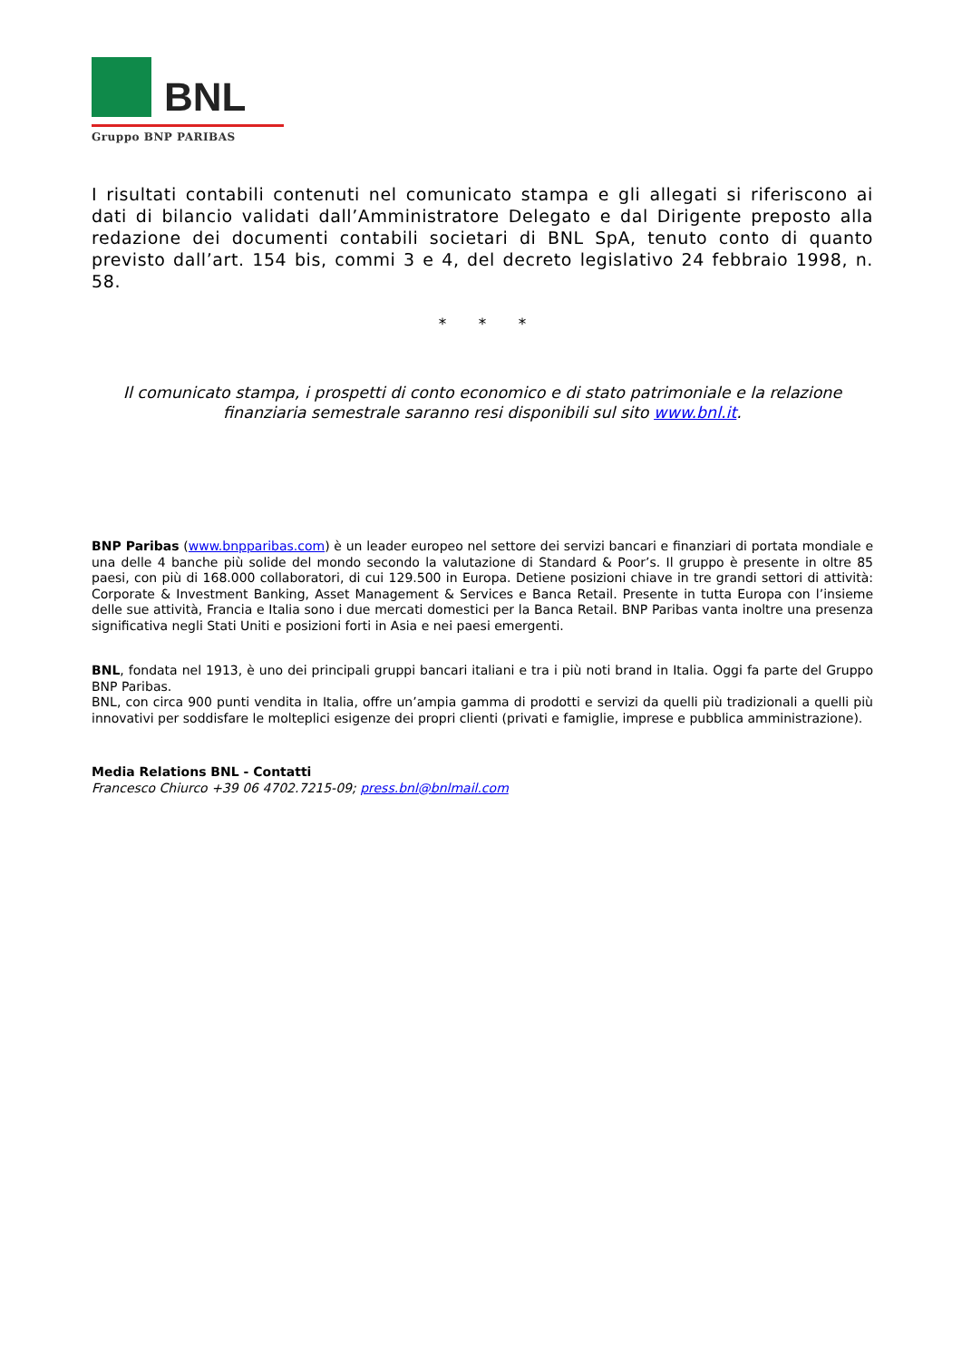BNL
Gruppo BNP PARIBAS
I risultati contabili contenuti nel comunicato stampa e gli allegati si riferiscono ai dati di bilancio validati dall’Amministratore Delegato e dal Dirigente preposto alla redazione dei documenti contabili societari di BNL SpA, tenuto conto di quanto previsto dall’art. 154 bis, commi 3 e 4, del decreto legislativo 24 febbraio 1998, n. 58.
* * *
Il comunicato stampa, i prospetti di conto economico e di stato patrimoniale e la relazione finanziaria semestrale saranno resi disponibili sul sito www.bnl.it.
BNP Paribas (www.bnpparibas.com) è un leader europeo nel settore dei servizi bancari e finanziari di portata mondiale e una delle 4 banche più solide del mondo secondo la valutazione di Standard & Poor’s. Il gruppo è presente in oltre 85 paesi, con più di 168.000 collaboratori, di cui 129.500 in Europa. Detiene posizioni chiave in tre grandi settori di attività: Corporate & Investment Banking, Asset Management & Services e Banca Retail. Presente in tutta Europa con l’insieme delle sue attività, Francia e Italia sono i due mercati domestici per la Banca Retail. BNP Paribas vanta inoltre una presenza significativa negli Stati Uniti e posizioni forti in Asia e nei paesi emergenti.
BNL, fondata nel 1913, è uno dei principali gruppi bancari italiani e tra i più noti brand in Italia. Oggi fa parte del Gruppo BNP Paribas.
BNL, con circa 900 punti vendita in Italia, offre un’ampia gamma di prodotti e servizi da quelli più tradizionali a quelli più innovativi per soddisfare le molteplici esigenze dei propri clienti (privati e famiglie, imprese e pubblica amministrazione).
Media Relations BNL - Contatti
Francesco Chiurco +39 06 4702.7215-09; press.bnl@bnlmail.com